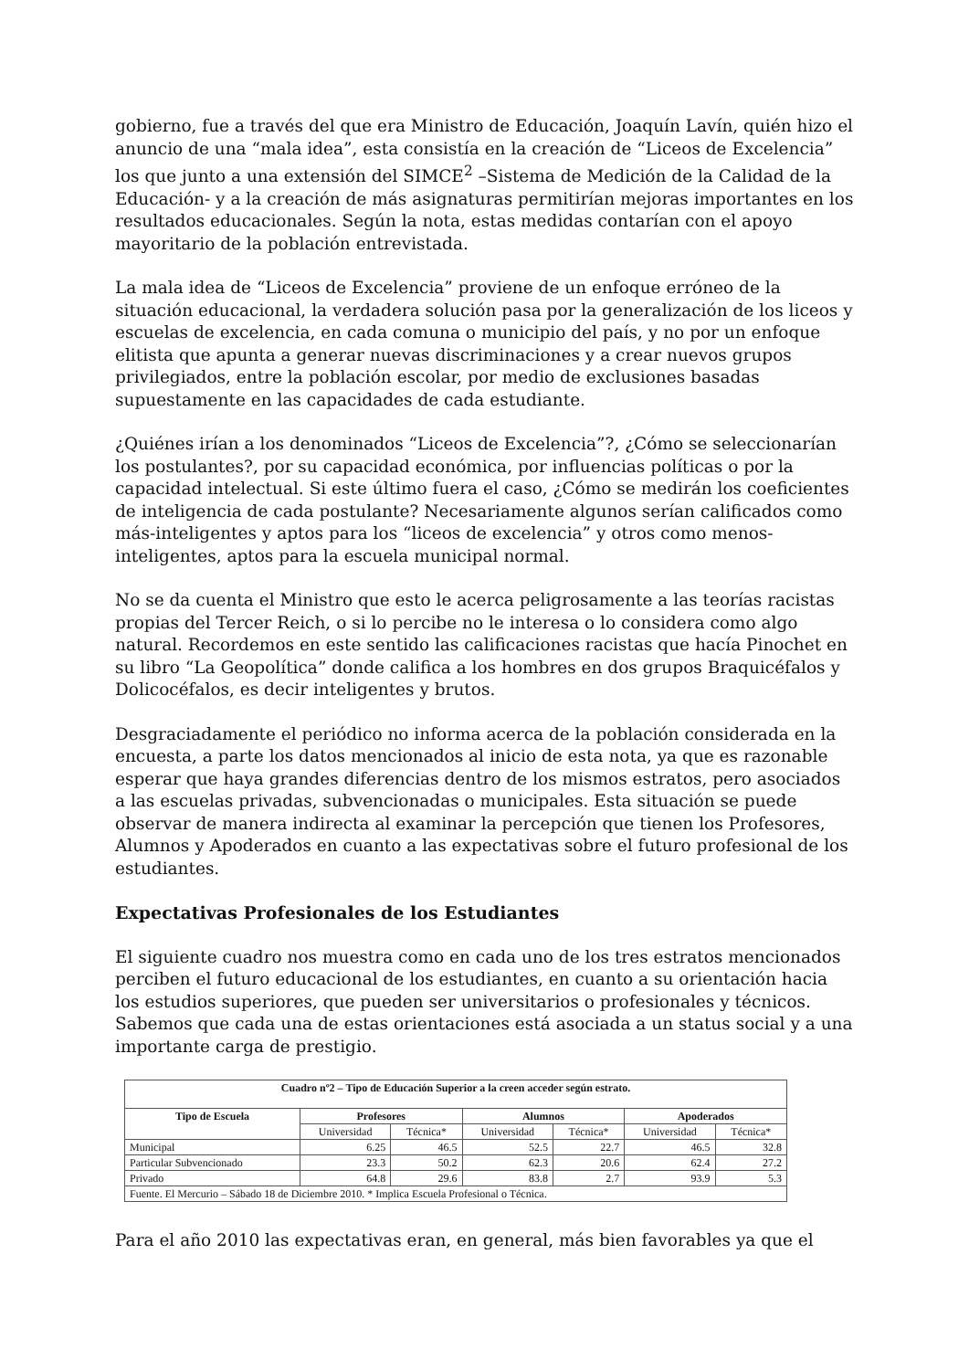gobierno, fue a través del que era Ministro de Educación, Joaquín Lavín, quién hizo el anuncio de una “mala idea”, esta consistía en la creación de “Liceos de Excelencia” los que junto a una extensión del SIMCE<sup>2</sup> –Sistema de Medición de la Calidad de la Educación- y a la creación de más asignaturas permitirían mejoras importantes en los resultados educacionales. Según la nota, estas medidas contarían con el apoyo mayoritario de la población entrevistada.
La mala idea de “Liceos de Excelencia” proviene de un enfoque erróneo de la situación educacional, la verdadera solución pasa por la generalización de los liceos y escuelas de excelencia, en cada comuna o municipio del país, y no por un enfoque elitista que apunta a generar nuevas discriminaciones y a crear nuevos grupos privilegiados, entre la población escolar, por medio de exclusiones basadas supuestamente en las capacidades de cada estudiante.
¿Quiénes irían a los denominados “Liceos de Excelencia”?, ¿Cómo se seleccionarían los postulantes?, por su capacidad económica, por influencias políticas o por la capacidad intelectual. Si este último fuera el caso, ¿Cómo se medirán los coeficientes de inteligencia de cada postulante? Necesariamente algunos serían calificados como más-inteligentes y aptos para los “liceos de excelencia” y otros como menos-inteligentes, aptos para la escuela municipal normal.
No se da cuenta el Ministro que esto le acerca peligrosamente a las teorías racistas propias del Tercer Reich, o si lo percibe no le interesa o lo considera como algo natural. Recordemos en este sentido las calificaciones racistas que hacía Pinochet en su libro “La Geopolítica” donde califica a los hombres en dos grupos Braquicéfalos y Dolicocéfalos, es decir inteligentes y brutos.
Desgraciadamente el periódico no informa acerca de la población considerada en la encuesta, a parte los datos mencionados al inicio de esta nota, ya que es razonable esperar que haya grandes diferencias dentro de los mismos estratos, pero asociados a las escuelas privadas, subvencionadas o municipales. Esta situación se puede observar de manera indirecta al examinar la percepción que tienen los Profesores, Alumnos y Apoderados en cuanto a las expectativas sobre el futuro profesional de los estudiantes.
Expectativas Profesionales de los Estudiantes
El siguiente cuadro nos muestra como en cada uno de los tres estratos mencionados perciben el futuro educacional de los estudiantes, en cuanto a su orientación hacia los estudios superiores, que pueden ser universitarios o profesionales y técnicos. Sabemos que cada una de estas orientaciones está asociada a un status social y a una importante carga de prestigio.
| Cuadro nº2 – Tipo de Educación Superior a la creen acceder según estrato. | | | | | | |
| --- | --- | --- | --- | --- | --- | --- |
| Tipo de Escuela | Profesores | | Alumnos | | Apoderados | |
| | Universidad | Técnica* | Universidad | Técnica* | Universidad | Técnica* |
| Municipal | 6.25 | 46.5 | 52.5 | 22.7 | 46.5 | 32.8 |
| Particular Subvencionado | 23.3 | 50.2 | 62.3 | 20.6 | 62.4 | 27.2 |
| Privado | 64.8 | 29.6 | 83.8 | 2.7 | 93.9 | 5.3 |
| Fuente. El Mercurio – Sábado 18 de Diciembre 2010. * Implica Escuela Profesional o Técnica. | | | | | | |
Para el año 2010 las expectativas eran, en general, más bien favorables ya que el